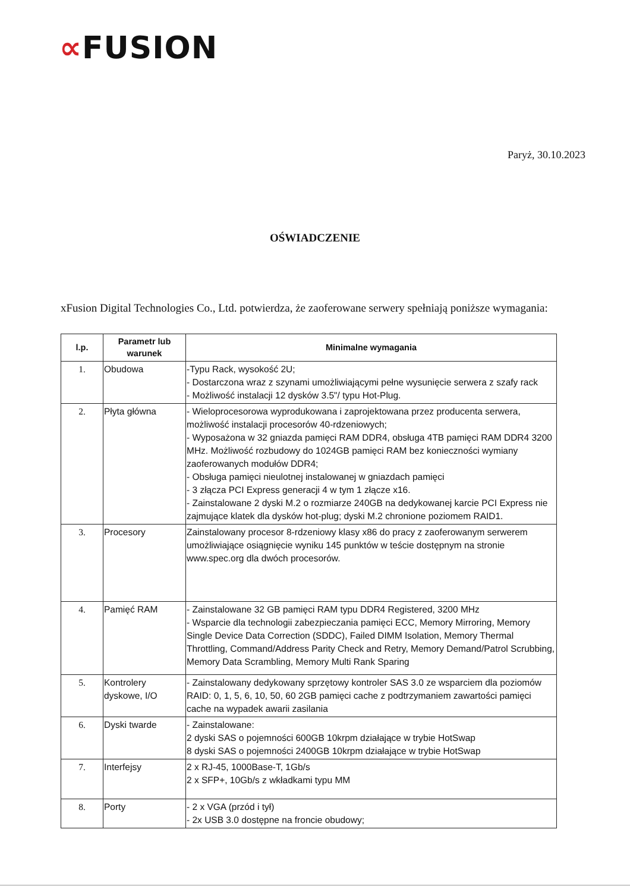∝FUSION
Paryż, 30.10.2023
OŚWIADCZENIE
xFusion Digital Technologies Co., Ltd. potwierdza, że zaoferowane serwery spełniają poniższe wymagania:
| l.p. | Parametr lub warunek | Minimalne wymagania |
| --- | --- | --- |
| 1. | Obudowa | -Typu Rack, wysokość 2U; - Dostarczona wraz z szynami umożliwiającymi pełne wysunięcie serwera z szafy rack - Możliwość instalacji 12 dysków 3.5"/ typu Hot-Plug. |
| 2. | Płyta główna | - Wieloprocesorowa wyprodukowana i zaprojektowana przez producenta serwera, możliwość instalacji procesorów 40-rdzeniowych; - Wyposażona w 32 gniazda pamięci RAM DDR4, obsługa 4TB pamięci RAM DDR4 3200 MHz. Możliwość rozbudowy do 1024GB pamięci RAM bez konieczności wymiany zaoferowanych modułów DDR4; - Obsługa pamięci nieulotnej instalowanej w gniazdach pamięci - 3 złącza PCI Express generacji 4 w tym 1 złącze x16. - Zainstalowane 2 dyski M.2 o rozmiarze 240GB na dedykowanej karcie PCI Express nie zajmujące klatek dla dysków hot-plug; dyski M.2 chronione poziomem RAID1. |
| 3. | Procesory | Zainstalowany procesor 8-rdzeniowy klasy x86 do pracy z zaoferowanym serwerem umożliwiające osiągnięcie wyniku 145 punktów w teście dostępnym na stronie www.spec.org dla dwóch procesorów. |
| 4. | Pamięć RAM | - Zainstalowane 32 GB pamięci RAM typu DDR4 Registered, 3200 MHz - Wsparcie dla technologii zabezpieczania pamięci ECC, Memory Mirroring, Memory Single Device Data Correction (SDDC), Failed DIMM Isolation, Memory Thermal Throttling, Command/Address Parity Check and Retry, Memory Demand/Patrol Scrubbing, Memory Data Scrambling, Memory Multi Rank Sparing |
| 5. | Kontrolery dyskowe, I/O | - Zainstalowany dedykowany sprzętowy kontroler SAS 3.0 ze wsparciem dla poziomów RAID: 0, 1, 5, 6, 10, 50, 60 2GB pamięci cache z podtrzymaniem zawartości pamięci cache na wypadek awarii zasilania |
| 6. | Dyski twarde | - Zainstalowane: 2 dyski SAS o pojemności 600GB 10krpm działające w trybie HotSwap 8 dyski SAS o pojemności 2400GB 10krpm działające w trybie HotSwap |
| 7. | Interfejsy | 2 x RJ-45, 1000Base-T, 1Gb/s 2 x SFP+, 10Gb/s z wkładkami typu MM |
| 8. | Porty | - 2 x VGA (przód i tył) - 2x USB 3.0 dostępne na froncie obudowy; |